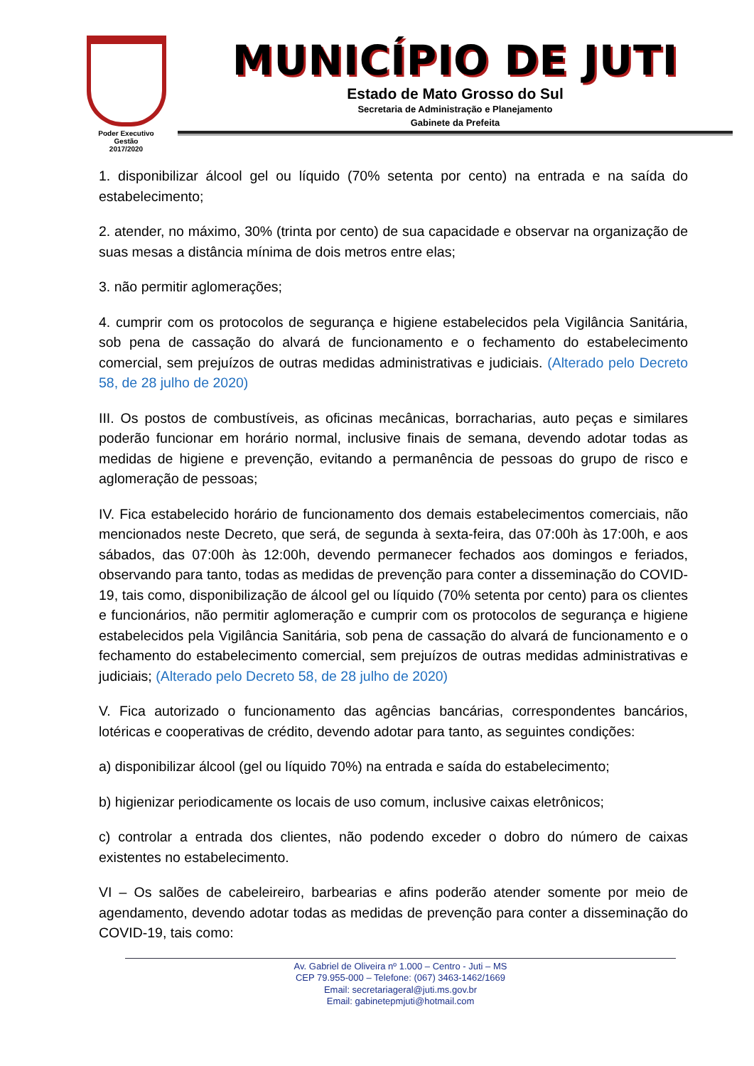Poder Executivo
Gestão
2017/2020
MUNICÍPIO DE JUTI
Estado de Mato Grosso do Sul
Secretaria de Administração e Planejamento
Gabinete da Prefeita
1. disponibilizar álcool gel ou líquido (70% setenta por cento) na entrada e na saída do estabelecimento;
2. atender, no máximo, 30% (trinta por cento) de sua capacidade e observar na organização de suas mesas a distância mínima de dois metros entre elas;
3. não permitir aglomerações;
4. cumprir com os protocolos de segurança e higiene estabelecidos pela Vigilância Sanitária, sob pena de cassação do alvará de funcionamento e o fechamento do estabelecimento comercial, sem prejuízos de outras medidas administrativas e judiciais. (Alterado pelo Decreto 58, de 28 julho de 2020)
III. Os postos de combustíveis, as oficinas mecânicas, borracharias, auto peças e similares poderão funcionar em horário normal, inclusive finais de semana, devendo adotar todas as medidas de higiene e prevenção, evitando a permanência de pessoas do grupo de risco e aglomeração de pessoas;
IV. Fica estabelecido horário de funcionamento dos demais estabelecimentos comerciais, não mencionados neste Decreto, que será, de segunda à sexta-feira, das 07:00h às 17:00h, e aos sábados, das 07:00h às 12:00h, devendo permanecer fechados aos domingos e feriados, observando para tanto, todas as medidas de prevenção para conter a disseminação do COVID-19, tais como, disponibilização de álcool gel ou líquido (70% setenta por cento) para os clientes e funcionários, não permitir aglomeração e cumprir com os protocolos de segurança e higiene estabelecidos pela Vigilância Sanitária, sob pena de cassação do alvará de funcionamento e o fechamento do estabelecimento comercial, sem prejuízos de outras medidas administrativas e judiciais; (Alterado pelo Decreto 58, de 28 julho de 2020)
V. Fica autorizado o funcionamento das agências bancárias, correspondentes bancários, lotéricas e cooperativas de crédito, devendo adotar para tanto, as seguintes condições:
a) disponibilizar álcool (gel ou líquido 70%) na entrada e saída do estabelecimento;
b) higienizar periodicamente os locais de uso comum, inclusive caixas eletrônicos;
c) controlar a entrada dos clientes, não podendo exceder o dobro do número de caixas existentes no estabelecimento.
VI – Os salões de cabeleireiro, barbearias e afins poderão atender somente por meio de agendamento, devendo adotar todas as medidas de prevenção para conter a disseminação do COVID-19, tais como:
Av. Gabriel de Oliveira nº 1.000 – Centro - Juti – MS
CEP 79.955-000 – Telefone: (067) 3463-1462/1669
Email: secretariageral@juti.ms.gov.br
Email: gabinetepmjuti@hotmail.com